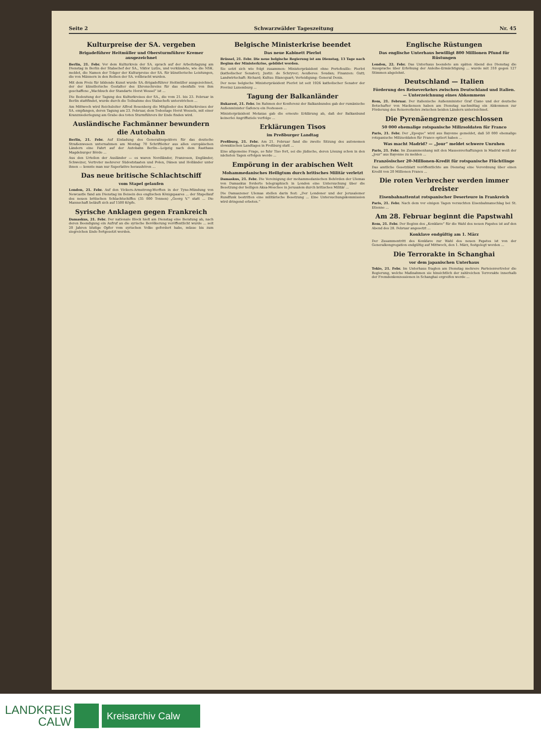Seite 2 Schwarzwälder Tageszeitung Nr. 45
Kulturpreise der SA. vergeben
Brigadeführer Heitmüller und Obersturmführer Kremer ausgezeichnet
Berlin, 21. Febr. Vor dem Kulturkreis der SA. sprach auf der Arbeitstagung am Dienstag in Berlin der Stabschef der SA., Viktor Lutze, und verkündete, wie die NSK. meldet, die Namen der Träger der Kulturpreise der SA. für künstlerische Leistungen, die von Männern in den Reihen der SA. vollbracht wurden.
Mit dem Preis für bildende Kunst wurde SA.-Brigadeführer Heitmüller ausgezeichnet, der der künstlerische Gestalter des Ehrenschreins für das ebenfalls von ihm geschaffene „Wachbuch der Standarte Horst Wessel“ ist ...
Die Bedeutung der Tagung des Kulturkreises der SA., die vom 21. bis 23. Februar in Berlin stattfindet, wurde durch die Teilnahme des Stabschefs unterstrichen ...
Am Mittwoch wird Reichsleiter Alfred Rosenberg die Mitglieder des Kulturkreises der SA. empfangen, deren Tagung am 23. Februar, dem Todestage Horst Wessels, mit einer Kranzniederlegung am Grabe des toten Sturmführers ihr Ende finden wird.
Ausländische Fachmänner bewundern die Autobahn
Berlin, 21. Febr. Auf Einladung des Generalinspektors für das deutsche Straßenwesen unternahmen am Montag 70 Schriftleiter aus allen europäischen Ländern eine Fahrt auf der Autobahn Berlin—Leipzig nach dem Rasthaus Magdeburger Börde ...
Aus den Urteilen der Ausländer — es waren Nordländer, Franzosen, Engländer, Schweizer, Vertreter mehrerer Südoststaaten und Polen, Dänen und Holländer unter ihnen — konnte man nur Superlative heraushören ...
Das neue britische Schlachtschiff
vom Stapel gelaufen
London, 21. Febr. Auf den Vickers-Armstrong-Werften in der Tyne-Mündung von Newcastle fand am Dienstag im Beisein des englischen Königspaares ... der Stapellauf des neuen britischen Schlachtschiffes (35 000 Tonnen) „Georg V.“ statt ... Die Mannschaft beläuft sich auf 1500 Köpfe.
Syrische Anklagen gegen Frankreich
Damaskus, 21. Febr. Der nationale Block hielt am Dienstag eine Beratung ab, nach deren Beendigung ein Aufruf an die syrische Bevölkerung veröffentlicht wurde ... seit 20 Jahren blutige Opfer vom syrischen Volke gefordert habe, müsse bis zum siegreichen Ende fortgesetzt werden.
Belgische Ministerkrise beendet
Das neue Kabinett Pierlot
Brüssel, 21. Febr. Die neue belgische Regierung ist am Dienstag, 13 Tage nach Beginn der Ministerkrise, gebildet worden.
Sie setzt sich wie folgt zusammen: Ministerpräsident ohne Portefeuille: Pierlot (katholischer Senator); Justiz: de Schryver; Aeußeres: Soudan; Finanzen: Gutt; Landwirtschaft: Richard; Kultus: Blancquart; Verteidigung: General Denis.
Der neue belgische Ministerpräsident Pierlot ist seit 1926 katholischer Senator der Provinz Luxemburg ...
Tagung der Balkanländer
Bukarest, 21. Febr. Im Rahmen der Konferenz der Balkanbundes gab der rumänische Außenminister Gafencu ein Festessen ...
Ministerpräsident Metaxas gab die erneute Erklärung ab, daß der Balkanbund keinerlei Angriffsziele verfolge ...
Erklärungen Tisos
im Preßburger Landtag
Preßburg, 21. Febr. Am 21. Februar fand die zweite Sitzung des autonomen slowakischen Landtages in Preßburg statt ...
Eine allgemeine Frage, so fuhr Tiso fort, sei die jüdische, deren Lösung schon in den nächsten Tagen erfolgen werde ...
Empörung in der arabischen Welt
Mohammedanisches Heiligtum durch britisches Militär verletzt
Damaskus, 21. Febr. Die Vereinigung der mohammedanischen Behörden der Ulemas von Damaskus forderte telegraphisch in London eine Untersuchung über die Besetzung der heiligen Aksa-Moschee in Jerusalem durch britisches Militär ...
Die Damaszener Ulemas stellen darin fest: „Der Londoner und der Jerusalemer Rundfunk bestritten eine militärische Besetzung ... Eine Untersuchungskommission wird dringend erbeten.“
Englische Rüstungen
Das englische Unterhaus bewilligt 800 Millionen Pfund für Rüstungen
London, 22. Febr. Das Unterhaus beendete am späten Abend des Dienstag die Aussprache über Erhöhung der Anleihe-Ermächtigung ... wurde mit 310 gegen 127 Stimmen abgelehnt.
Deutschland — Italien
Förderung des Reiseverkehrs zwischen Deutschland und Italien. — Unterzeichnung eines Abkommens
Rom, 21. Februar. Der italienische Außenminister Graf Ciano und der deutsche Botschafter von Mackensen haben am Dienstag nachmittag ein Abkommen zur Förderung des Reiseverkehrs zwischen beiden Ländern unterzeichnet.
Die Pyrenäengrenze geschlossen
50 000 ehemalige rotspanische Milizsoldaten für Franco
Paris, 21. Febr. Der „Epoque“ wird aus Bayonne gemeldet, daß 50 000 ehemalige rotspanische Milizsoldaten für Franco optiert haben ...
Was macht Madrid? — „Jour“ meldet schwere Unruhen
Paris, 21. Febr. Im Zusammenhang mit den Massenverhaftungen in Madrid weiß der „Jour“ aus Bayonne zu melden ...
Französischer 20-Millionen-Kredit für rotspanische Flüchtlinge
Das amtliche Gesetzblatt veröffentlichte am Dienstag eine Verordnung über einen Kredit von 20 Millionen Francs ...
Die roten Verbrecher werden immer dreister
Eisenbahnattentat rotspanischer Deserteure in Frankreich
Paris, 21. Febr. Nach dem vor einigen Tagen versuchten Eisenbahnanschlag bei St. Etienne ...
Am 28. Februar beginnt die Papstwahl
Rom, 21. Febr. Der Beginn des „Konklave“ für die Wahl des neuen Papstes ist auf den Abend des 28. Februar angesetzt ...
Konklave endgültig am 1. März
Der Zusammentritt des Konklave zur Wahl des neuen Papstes ist von der Generalkongregation endgültig auf Mittwoch, den 1. März, festgelegt worden ...
Die Terrorakte in Schanghai
vor dem japanischen Unterhaus
Tokio, 21. Febr. Im Unterhaus fragten am Dienstag mehrere Parteienvertreter die Regierung, welche Maßnahmen sie hinsichtlich der zahlreichen Terrorakte innerhalb der Fremdenkonzessionen in Schanghai ergreifen werde ...
LANDKREIS
CALW
Kreisarchiv Calw